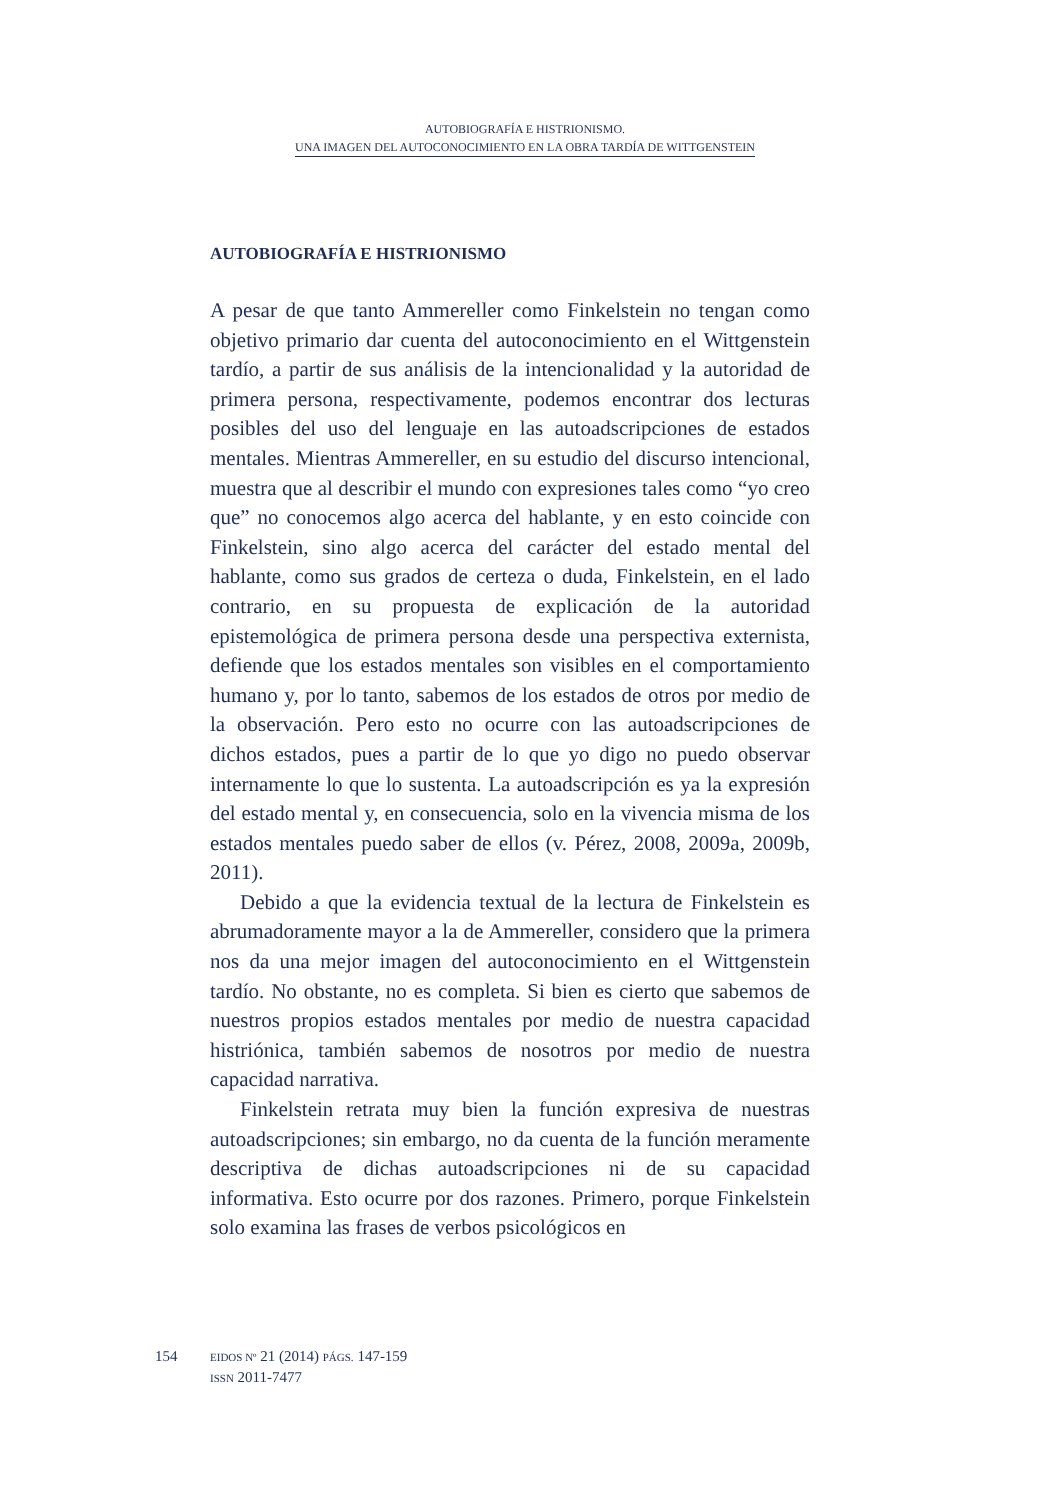AUTOBIOGRAFÍA E HISTRIONISMO.
UNA IMAGEN DEL AUTOCONOCIMIENTO EN LA OBRA TARDÍA DE WITTGENSTEIN
AUTOBIOGRAFÍA E HISTRIONISMO
A pesar de que tanto Ammereller como Finkelstein no tengan como objetivo primario dar cuenta del autoconocimiento en el Wittgenstein tardío, a partir de sus análisis de la intencionalidad y la autoridad de primera persona, respectivamente, podemos encontrar dos lecturas posibles del uso del lenguaje en las autoadscripciones de estados mentales. Mientras Ammereller, en su estudio del discurso intencional, muestra que al describir el mundo con expresiones tales como “yo creo que” no conocemos algo acerca del hablante, y en esto coincide con Finkelstein, sino algo acerca del carácter del estado mental del hablante, como sus grados de certeza o duda, Finkelstein, en el lado contrario, en su propuesta de explicación de la autoridad epistemológica de primera persona desde una perspectiva externista, defiende que los estados mentales son visibles en el comportamiento humano y, por lo tanto, sabemos de los estados de otros por medio de la observación. Pero esto no ocurre con las autoadscripciones de dichos estados, pues a partir de lo que yo digo no puedo observar internamente lo que lo sustenta. La autoadscripción es ya la expresión del estado mental y, en consecuencia, solo en la vivencia misma de los estados mentales puedo saber de ellos (v. Pérez, 2008, 2009a, 2009b, 2011).
Debido a que la evidencia textual de la lectura de Finkelstein es abrumadoramente mayor a la de Ammereller, considero que la primera nos da una mejor imagen del autoconocimiento en el Wittgenstein tardío. No obstante, no es completa. Si bien es cierto que sabemos de nuestros propios estados mentales por medio de nuestra capacidad histriónica, también sabemos de nosotros por medio de nuestra capacidad narrativa.
Finkelstein retrata muy bien la función expresiva de nuestras autoadscripciones; sin embargo, no da cuenta de la función meramente descriptiva de dichas autoadscripciones ni de su capacidad informativa. Esto ocurre por dos razones. Primero, porque Finkelstein solo examina las frases de verbos psicológicos en
154 EIDOS Nº 21 (2014) PÁGS. 147-159
ISSN 2011-7477